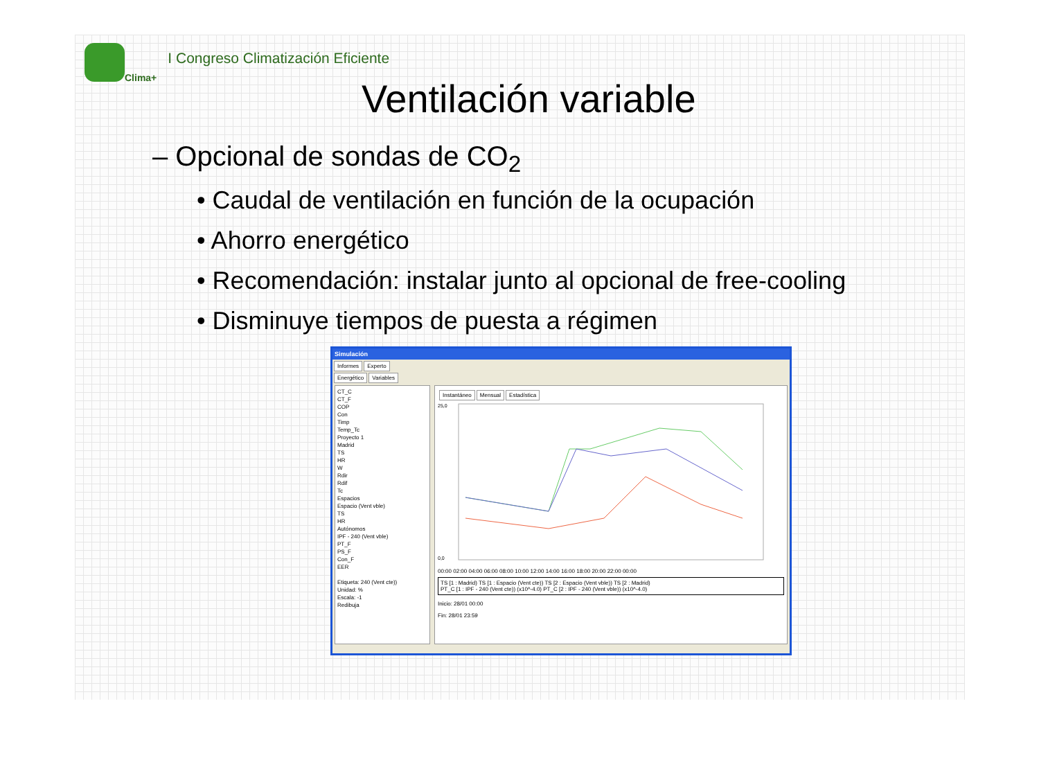Clima+ I Congreso Climatización Eficiente
Ventilación variable
– Opcional de sondas de CO<sub>2</sub>
• Caudal de ventilación en función de la ocupación
• Ahorro energético
• Recomendación: instalar junto al opcional de free-cooling
• Disminuye tiempos de puesta a régimen
Simulación
Informes Experto
Energético Variables
CT_C
CT_F
COP
Con
Timp
Temp_Tc
Proyecto 1
Madrid
TS
HR
W
Rdir
Rdif
Tc
Espacios
Espacio (Vent vble)
TS
HR
Autónomos
IPF - 240 (Vent vble)
PT_F
PS_F
Con_F
EER
Etiqueta: 240 (Vent cte))
Unidad: %
Escala: -1
Redibuja
Instantáneo Mensual Estadística
25,0
0,0
00:00 02:00 04:00 06:00 08:00 10:00 12:00 14:00 16:00 18:00 20:00 22:00 00:00
TS [1 : Madrid) TS [1 : Espacio (Vent cte)) TS [2 : Espacio (Vent vble)) TS [2 : Madrid)
PT_C [1 : IPF - 240 (Vent cte)) (x10^-4.0) PT_C [2 : IPF - 240 (Vent vble)) (x10^-4.0)
Inicio: 28/01 00:00
Fin: 28/01 23:59